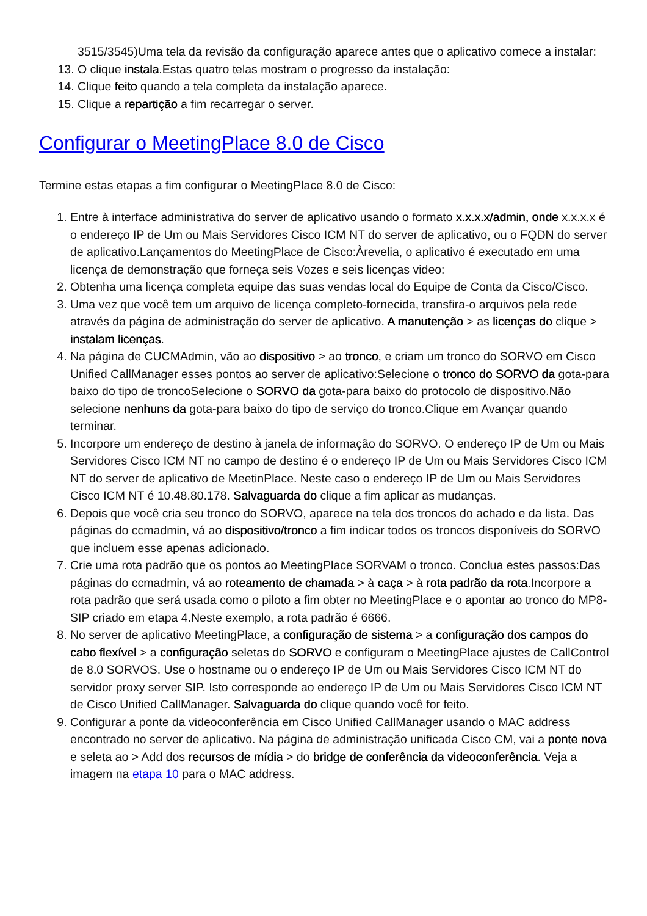3515/3545)Uma tela da revisão da configuração aparece antes que o aplicativo comece a instalar:
13. O clique instala.Estas quatro telas mostram o progresso da instalação:
14. Clique feito quando a tela completa da instalação aparece.
15. Clique a repartição a fim recarregar o server.
Configurar o MeetingPlace 8.0 de Cisco
Termine estas etapas a fim configurar o MeetingPlace 8.0 de Cisco:
1. Entre à interface administrativa do server de aplicativo usando o formato x.x.x.x/admin, onde x.x.x.x é o endereço IP de Um ou Mais Servidores Cisco ICM NT do server de aplicativo, ou o FQDN do server de aplicativo.Lançamentos do MeetingPlace de Cisco:Àrevelia, o aplicativo é executado em uma licença de demonstração que forneça seis Vozes e seis licenças video:
2. Obtenha uma licença completa equipe das suas vendas local do Equipe de Conta da Cisco/Cisco.
3. Uma vez que você tem um arquivo de licença completo-fornecida, transfira-o arquivos pela rede através da página de administração do server de aplicativo. A manutenção > as licenças do clique > instalam licenças.
4. Na página de CUCMAdmin, vão ao dispositivo > ao tronco, e criam um tronco do SORVO em Cisco Unified CallManager esses pontos ao server de aplicativo:Selecione o tronco do SORVO da gota-para baixo do tipo de troncoSelecione o SORVO da gota-para baixo do protocolo de dispositivo.Não selecione nenhuns da gota-para baixo do tipo de serviço do tronco.Clique em Avançar quando terminar.
5. Incorpore um endereço de destino à janela de informação do SORVO. O endereço IP de Um ou Mais Servidores Cisco ICM NT no campo de destino é o endereço IP de Um ou Mais Servidores Cisco ICM NT do server de aplicativo de MeetinPlace. Neste caso o endereço IP de Um ou Mais Servidores Cisco ICM NT é 10.48.80.178. Salvaguarda do clique a fim aplicar as mudanças.
6. Depois que você cria seu tronco do SORVO, aparece na tela dos troncos do achado e da lista. Das páginas do ccmadmin, vá ao dispositivo/tronco a fim indicar todos os troncos disponíveis do SORVO que incluem esse apenas adicionado.
7. Crie uma rota padrão que os pontos ao MeetingPlace SORVAM o tronco. Conclua estes passos:Das páginas do ccmadmin, vá ao roteamento de chamada > à caça > à rota padrão da rota.Incorpore a rota padrão que será usada como o piloto a fim obter no MeetingPlace e o apontar ao tronco do MP8-SIP criado em etapa 4.Neste exemplo, a rota padrão é 6666.
8. No server de aplicativo MeetingPlace, a configuração de sistema > a configuração dos campos do cabo flexível > a configuração seletas do SORVO e configuram o MeetingPlace ajustes de CallControl de 8.0 SORVOS. Use o hostname ou o endereço IP de Um ou Mais Servidores Cisco ICM NT do servidor proxy server SIP. Isto corresponde ao endereço IP de Um ou Mais Servidores Cisco ICM NT de Cisco Unified CallManager. Salvaguarda do clique quando você for feito.
9. Configurar a ponte da videoconferência em Cisco Unified CallManager usando o MAC address encontrado no server de aplicativo. Na página de administração unificada Cisco CM, vai a ponte nova e seleta ao > Add dos recursos de mídia > do bridge de conferência da videoconferência. Veja a imagem na etapa 10 para o MAC address.